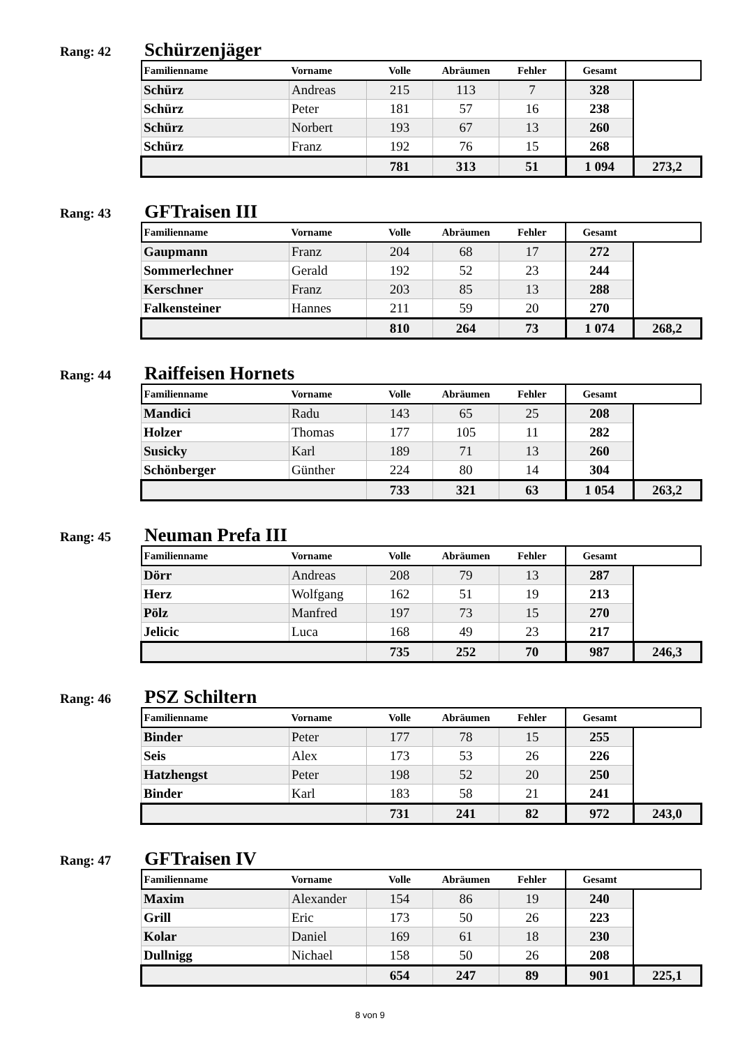Rang: 42
Schürzenjäger
| Familienname | Vorname | Volle | Abräumen | Fehler | Gesamt | |
| --- | --- | --- | --- | --- | --- | --- |
| Schürz | Andreas | 215 | 113 | 7 | 328 | |
| Schürz | Peter | 181 | 57 | 16 | 238 | |
| Schürz | Norbert | 193 | 67 | 13 | 260 | |
| Schürz | Franz | 192 | 76 | 15 | 268 | |
| | | 781 | 313 | 51 | 1 094 | 273,2 |
Rang: 43
GFTraisen III
| Familienname | Vorname | Volle | Abräumen | Fehler | Gesamt | |
| --- | --- | --- | --- | --- | --- | --- |
| Gaupmann | Franz | 204 | 68 | 17 | 272 | |
| Sommerlechner | Gerald | 192 | 52 | 23 | 244 | |
| Kerschner | Franz | 203 | 85 | 13 | 288 | |
| Falkensteiner | Hannes | 211 | 59 | 20 | 270 | |
| | | 810 | 264 | 73 | 1 074 | 268,2 |
Rang: 44
Raiffeisen Hornets
| Familienname | Vorname | Volle | Abräumen | Fehler | Gesamt | |
| --- | --- | --- | --- | --- | --- | --- |
| Mandici | Radu | 143 | 65 | 25 | 208 | |
| Holzer | Thomas | 177 | 105 | 11 | 282 | |
| Susicky | Karl | 189 | 71 | 13 | 260 | |
| Schönberger | Günther | 224 | 80 | 14 | 304 | |
| | | 733 | 321 | 63 | 1 054 | 263,2 |
Rang: 45
Neuman Prefa III
| Familienname | Vorname | Volle | Abräumen | Fehler | Gesamt | |
| --- | --- | --- | --- | --- | --- | --- |
| Dörr | Andreas | 208 | 79 | 13 | 287 | |
| Herz | Wolfgang | 162 | 51 | 19 | 213 | |
| Pölz | Manfred | 197 | 73 | 15 | 270 | |
| Jelicic | Luca | 168 | 49 | 23 | 217 | |
| | | 735 | 252 | 70 | 987 | 246,3 |
Rang: 46
PSZ Schiltern
| Familienname | Vorname | Volle | Abräumen | Fehler | Gesamt | |
| --- | --- | --- | --- | --- | --- | --- |
| Binder | Peter | 177 | 78 | 15 | 255 | |
| Seis | Alex | 173 | 53 | 26 | 226 | |
| Hatzhengst | Peter | 198 | 52 | 20 | 250 | |
| Binder | Karl | 183 | 58 | 21 | 241 | |
| | | 731 | 241 | 82 | 972 | 243,0 |
Rang: 47
GFTraisen IV
| Familienname | Vorname | Volle | Abräumen | Fehler | Gesamt | |
| --- | --- | --- | --- | --- | --- | --- |
| Maxim | Alexander | 154 | 86 | 19 | 240 | |
| Grill | Eric | 173 | 50 | 26 | 223 | |
| Kolar | Daniel | 169 | 61 | 18 | 230 | |
| Dullnigg | Nichael | 158 | 50 | 26 | 208 | |
| | | 654 | 247 | 89 | 901 | 225,1 |
8 von 9